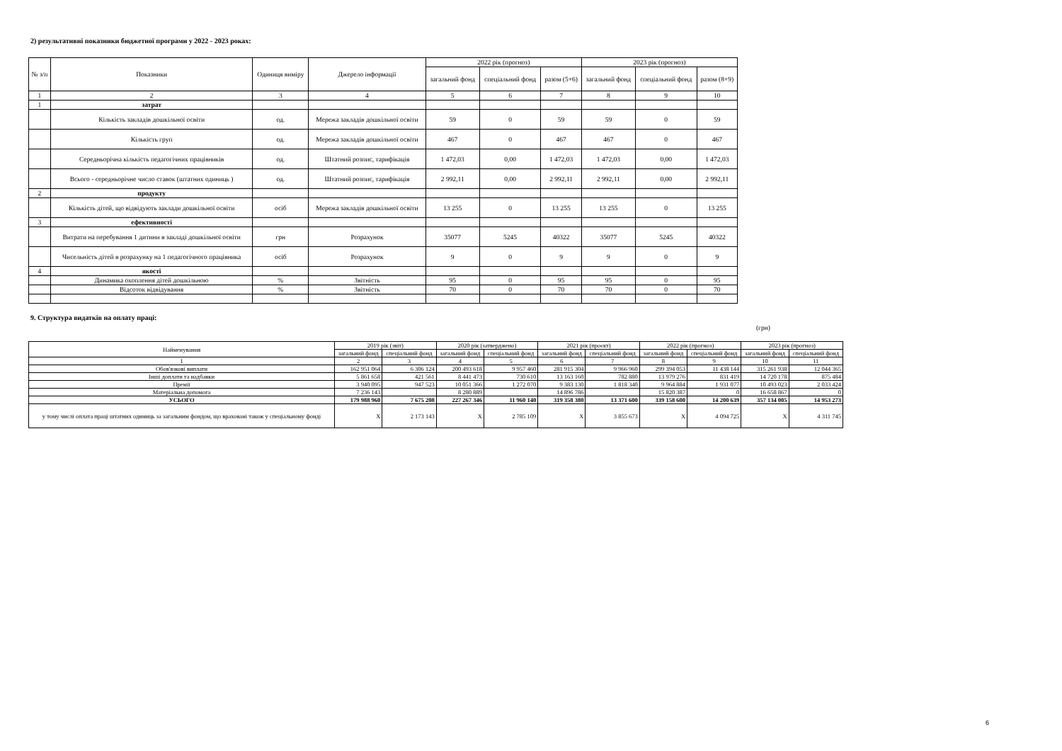2) результативні показники бюджетної програми у 2022 - 2023 роках:
| № з/п | Показники | Одиниця виміру | Джерело інформації | 2022 рік (прогноз) | | | 2023 рік (прогноз) | | |
| --- | --- | --- | --- | --- | --- | --- | --- | --- | --- |
| | | | | загальний фонд | спеціальний фонд | разом (5+6) | загальний фонд | спеціальний фонд | разом (8+9) |
| 1 | 2 | 3 | 4 | 5 | 6 | 7 | 8 | 9 | 10 |
| 1 | затрат | | | | | | | | |
| | Кількість закладів дошкільної освіти | од. | Мережа закладів дошкільної освіти | 59 | 0 | 59 | 59 | 0 | 59 |
| | Кількість груп | од. | Мережа закладів дошкільної освіти | 467 | 0 | 467 | 467 | 0 | 467 |
| | Середньорічна кількість педагогічних працівників | од. | Штатний розпис, тарифікація | 1 472,03 | 0,00 | 1 472,03 | 1 472,03 | 0,00 | 1 472,03 |
| | Всього - середньорічне число ставок (штатних одиниць ) | од. | Штатний розпис, тарифікація | 2 992,11 | 0,00 | 2 992,11 | 2 992,11 | 0,00 | 2 992,11 |
| 2 | продукту | | | | | | | | |
| | Кількість дітей, що відвідують заклади дошкільної освіти | осіб | Мережа закладів дошкільної освіти | 13 255 | 0 | 13 255 | 13 255 | 0 | 13 255 |
| 3 | ефективності | | | | | | | | |
| | Витрати на перебування 1 дитини в закладі дошкільної освіти | грн | Розрахунок | 35077 | 5245 | 40322 | 35077 | 5245 | 40322 |
| | Чисельність дітей в розрахунку на 1 педагогічного працівника | осіб | Розрахунок | 9 | 0 | 9 | 9 | 0 | 9 |
| 4 | якості | | | | | | | | |
| | Динамика охоплення дітей дошкільною | % | Звітність | 95 | 0 | 95 | 95 | 0 | 95 |
| | Відсоток відвідування | % | Звітність | 70 | 0 | 70 | 70 | 0 | 70 |
9. Структура видатків на оплату праці:
(грн)
| Найменування | 2019 рік (звіт) | | 2020 рік (затверджено) | | 2021 рік (проєкт) | | 2022 рік (прогноз) | | 2023 рік (прогноз) | |
| --- | --- | --- | --- | --- | --- | --- | --- | --- | --- | --- |
| | загальний фонд | спеціальний фонд | загальний фонд | спеціальний фонд | загальний фонд | спеціальний фонд | загальний фонд | спеціальний фонд | загальний фонд | спеціальний фонд |
| 1 | 2 | 3 | 4 | 5 | 6 | 7 | 8 | 9 | 10 | 11 |
| Обов'язкові виплати | 162 951 064 | 6 306 124 | 200 493 618 | 9 957 460 | 281 915 304 | 9 966 960 | 299 394 053 | 11 438 144 | 315 261 938 | 12 044 365 |
| Інші доплати та надбавки | 5 861 658 | 421 561 | 8 441 473 | 730 610 | 13 163 160 | 782 880 | 13 979 276 | 831 419 | 14 720 178 | 875 484 |
| Премії | 3 940 095 | 947 523 | 10 051 366 | 1 272 070 | 9 383 130 | 1 818 340 | 9 964 884 | 1 931 077 | 10 493 023 | 2 033 424 |
| Матеріальна допомога | 7 236 143 | | 8 280 889 | | 14 896 786 | | 15 820 387 | 0 | 16 658 867 | 0 |
| УСЬОГО | 179 988 960 | 7 675 208 | 227 267 346 | 11 960 140 | 319 358 380 | 13 371 600 | 339 158 600 | 14 200 639 | 357 134 005 | 14 953 273 |
| у тому числі оплата праці штатних одиниць за загальним фондом, що враховані також у спеціальному фонді | X | 2 173 143 | X | 2 785 109 | X | 3 855 673 | X | 4 094 725 | X | 4 311 745 |
6